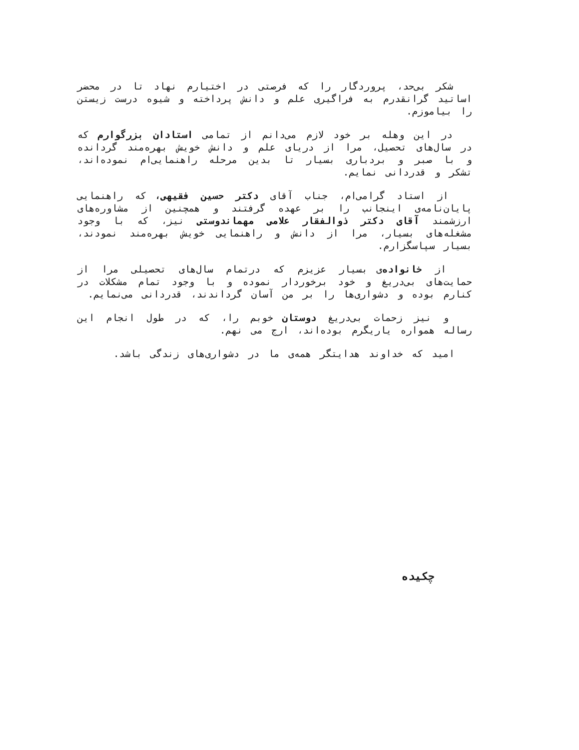شکر بی‌حد، پروردگار را که فرصتی در اختیارم نهاد تا در محضر اساتید گرانقدرم به فراگیری علم و دانش پرداخته و شیوه درست زیستن را بیاموزم.
در این وهله بر خود لازم می‌دانم از تمامی استادان بزرگوارم که در سال‌های تحصیل، مرا از دریای علم و دانش خویش بهره‌مند گردانده و با صبر و بردباری بسیار تا بدین مرحله راهنمایی‌ام نموده‌اند، تشکر و قدردانی نمایم.
از استاد گرامی‌ام، جناب آقای دکتر حسین فقیهی، که راهنمایی پایان‌نامه‌ی اینجانب را بر عهده گرفتند و همچنین از مشاوره‌های ارزشمند آقای دکتر ذوالفقار علامی مهماندوستی نیز، که با وجود مشغله‌های بسیار، مرا از دانش و راهنمایی خویش بهره‌مند نمودند، بسیار سپاسگزارم.
از خانواده‌ی بسیار عزیزم که درتمام سال‌های تحصیلی مرا از حمایت‌های بی‌دریغ و خود برخوردار نموده و با وجود تمام مشکلات در کنارم بوده و دشواری‌ها را بر من آسان گرداندند، قدردانی می‌نمایم.
و نیز زحمات بی‌دریغ دوستان خوبم را، که در طول انجام این رساله همواره یاریگرم بوده‌اند، ارج می نهم.
امید که خداوند هدایتگر همه‌ی ما در دشواری‌های زندگی باشد.
چکیده